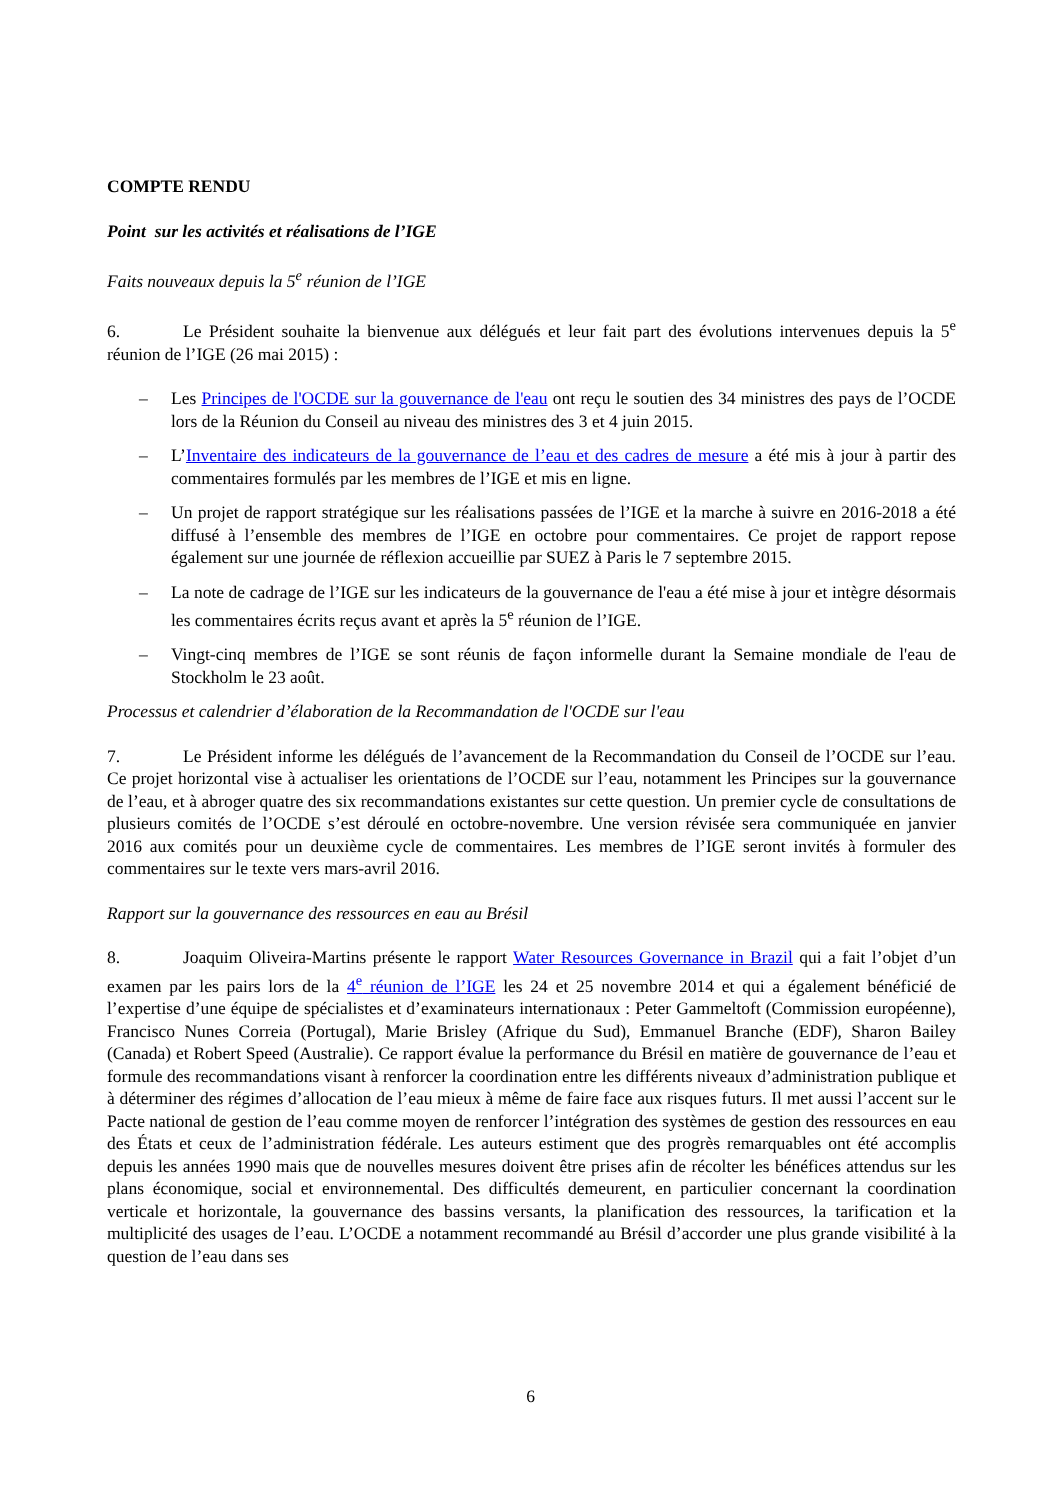COMPTE RENDU
Point sur les activités et réalisations de l’IGE
Faits nouveaux depuis la 5<sup>e</sup> réunion de l’IGE
6. Le Président souhaite la bienvenue aux délégués et leur fait part des évolutions intervenues depuis la 5<sup>e</sup> réunion de l’IGE (26 mai 2015) :
– Les Principes de l'OCDE sur la gouvernance de l'eau ont reçu le soutien des 34 ministres des pays de l’OCDE lors de la Réunion du Conseil au niveau des ministres des 3 et 4 juin 2015.
– L’Inventaire des indicateurs de la gouvernance de l’eau et des cadres de mesure a été mis à jour à partir des commentaires formulés par les membres de l’IGE et mis en ligne.
– Un projet de rapport stratégique sur les réalisations passées de l’IGE et la marche à suivre en 2016-2018 a été diffusé à l’ensemble des membres de l’IGE en octobre pour commentaires. Ce projet de rapport repose également sur une journée de réflexion accueillie par SUEZ à Paris le 7 septembre 2015.
– La note de cadrage de l’IGE sur les indicateurs de la gouvernance de l'eau a été mise à jour et intègre désormais les commentaires écrits reçus avant et après la 5<sup>e</sup> réunion de l’IGE.
– Vingt-cinq membres de l’IGE se sont réunis de façon informelle durant la Semaine mondiale de l'eau de Stockholm le 23 août.
Processus et calendrier d’élaboration de la Recommandation de l'OCDE sur l'eau
7. Le Président informe les délégués de l’avancement de la Recommandation du Conseil de l’OCDE sur l’eau. Ce projet horizontal vise à actualiser les orientations de l’OCDE sur l’eau, notamment les Principes sur la gouvernance de l’eau, et à abroger quatre des six recommandations existantes sur cette question. Un premier cycle de consultations de plusieurs comités de l’OCDE s’est déroulé en octobre-novembre. Une version révisée sera communiquée en janvier 2016 aux comités pour un deuxième cycle de commentaires. Les membres de l’IGE seront invités à formuler des commentaires sur le texte vers mars-avril 2016.
Rapport sur la gouvernance des ressources en eau au Brésil
8. Joaquim Oliveira-Martins présente le rapport Water Resources Governance in Brazil qui a fait l’objet d’un examen par les pairs lors de la 4<sup>e</sup> réunion de l’IGE les 24 et 25 novembre 2014 et qui a également bénéficié de l’expertise d’une équipe de spécialistes et d’examinateurs internationaux : Peter Gammeltoft (Commission européenne), Francisco Nunes Correia (Portugal), Marie Brisley (Afrique du Sud), Emmanuel Branche (EDF), Sharon Bailey (Canada) et Robert Speed (Australie). Ce rapport évalue la performance du Brésil en matière de gouvernance de l’eau et formule des recommandations visant à renforcer la coordination entre les différents niveaux d’administration publique et à déterminer des régimes d’allocation de l’eau mieux à même de faire face aux risques futurs. Il met aussi l’accent sur le Pacte national de gestion de l’eau comme moyen de renforcer l’intégration des systèmes de gestion des ressources en eau des États et ceux de l’administration fédérale. Les auteurs estiment que des progrès remarquables ont été accomplis depuis les années 1990 mais que de nouvelles mesures doivent être prises afin de récolter les bénéfices attendus sur les plans économique, social et environnemental. Des difficultés demeurent, en particulier concernant la coordination verticale et horizontale, la gouvernance des bassins versants, la planification des ressources, la tarification et la multiplicité des usages de l’eau. L’OCDE a notamment recommandé au Brésil d’accorder une plus grande visibilité à la question de l’eau dans ses
6